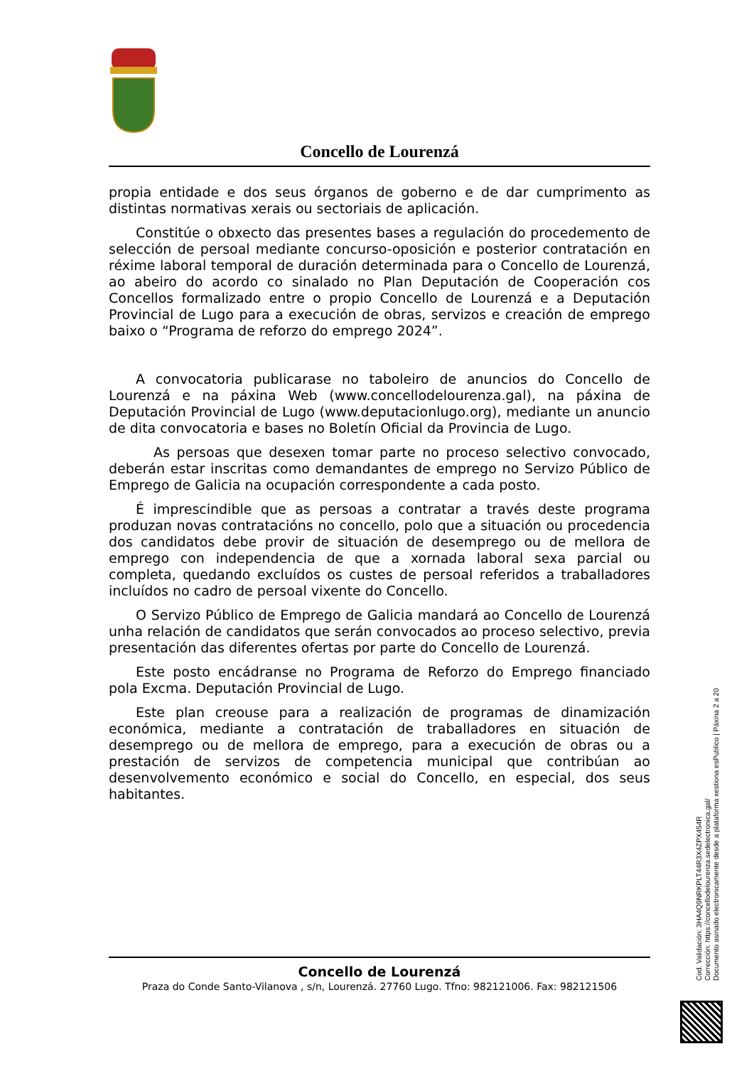Concello de Lourenzá
propia entidade e dos seus órganos de goberno e de dar cumprimento as distintas normativas xerais ou sectoriais de aplicación.
Constitúe o obxecto das presentes bases a regulación do procedemento de selección de persoal mediante concurso-oposición e posterior contratación en réxime laboral temporal de duración determinada para o Concello de Lourenzá, ao abeiro do acordo co sinalado no Plan Deputación de Cooperación cos Concellos formalizado entre o propio Concello de Lourenzá e a Deputación Provincial de Lugo para a execución de obras, servizos e creación de emprego baixo o “Programa de reforzo do emprego 2024”.
A convocatoria publicarase no taboleiro de anuncios do Concello de Lourenzá e na páxina Web (www.concellodelourenza.gal), na páxina de Deputación Provincial de Lugo (www.deputacionlugo.org), mediante un anuncio de dita convocatoria e bases no Boletín Oficial da Provincia de Lugo.
As persoas que desexen tomar parte no proceso selectivo convocado, deberán estar inscritas como demandantes de emprego no Servizo Público de Emprego de Galicia na ocupación correspondente a cada posto.
É imprescindible que as persoas a contratar a través deste programa produzan novas contratacións no concello, polo que a situación ou procedencia dos candidatos debe provir de situación de desemprego ou de mellora de emprego con independencia de que a xornada laboral sexa parcial ou completa, quedando excluídos os custes de persoal referidos a traballadores incluídos no cadro de persoal vixente do Concello.
O Servizo Público de Emprego de Galicia mandará ao Concello de Lourenzá unha relación de candidatos que serán convocados ao proceso selectivo, previa presentación das diferentes ofertas por parte do Concello de Lourenzá.
Este posto encádranse no Programa de Reforzo do Emprego financiado pola Excma. Deputación Provincial de Lugo.
Este plan creouse para a realización de programas de dinamización económica, mediante a contratación de traballadores en situación de desemprego ou de mellora de emprego, para a execución de obras ou a prestación de servizos de competencia municipal que contribúan ao desenvolvemento económico e social do Concello, en especial, dos seus habitantes.
Concello de Lourenzá
Praza do Conde Santo-Vilanova , s/n, Lourenzá. 27760 Lugo. Tfno: 982121006. Fax: 982121506
Cod. Validación: 3HA4Q9NRKPLT44R3X4ZPX454R
Corrección: https://concellodelourenza.sedelectronica.gal/
Documento asinado electronicamente desde a plataforma xestiona esPublico | Páxina 2 a 20